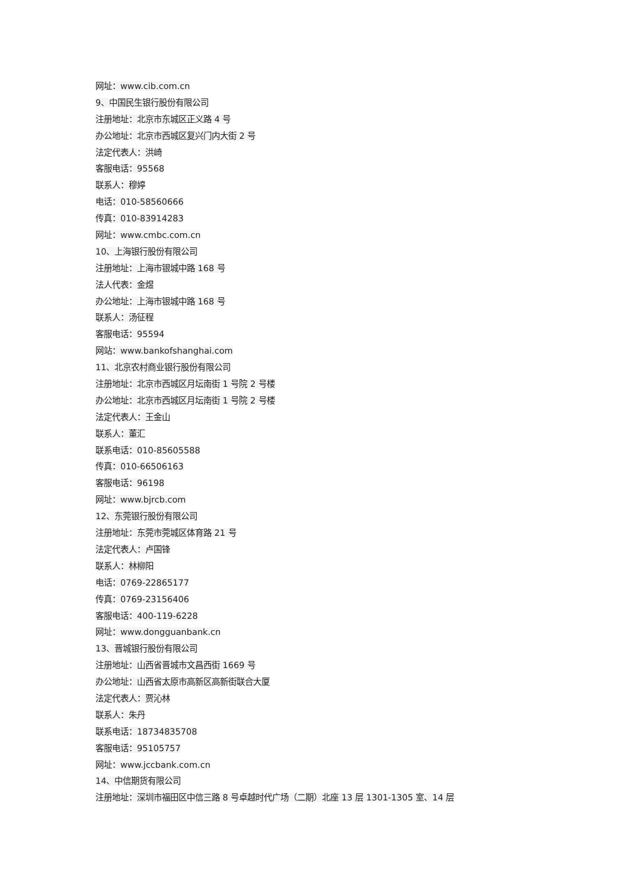网址：www.cib.com.cn
9、中国民生银行股份有限公司
注册地址：北京市东城区正义路 4 号
办公地址：北京市西城区复兴门内大街 2 号
法定代表人：洪崎
客服电话：95568
联系人：穆婷
电话：010-58560666
传真：010-83914283
网址：www.cmbc.com.cn
10、上海银行股份有限公司
注册地址：上海市银城中路 168 号
法人代表：金煜
办公地址：上海市银城中路 168 号
联系人：汤征程
客服电话：95594
网站：www.bankofshanghai.com
11、北京农村商业银行股份有限公司
注册地址：北京市西城区月坛南街 1 号院 2 号楼
办公地址：北京市西城区月坛南街 1 号院 2 号楼
法定代表人：王金山
联系人：董汇
联系电话：010-85605588
传真：010-66506163
客服电话：96198
网址：www.bjrcb.com
12、东莞银行股份有限公司
注册地址：东莞市莞城区体育路 21 号
法定代表人：卢国锋
联系人：林柳阳
电话：0769-22865177
传真：0769-23156406
客服电话：400-119-6228
网址：www.dongguanbank.cn
13、晋城银行股份有限公司
注册地址：山西省晋城市文昌西街 1669 号
办公地址：山西省太原市高新区高新街联合大厦
法定代表人：贾沁林
联系人：朱丹
联系电话：18734835708
客服电话：95105757
网址：www.jccbank.com.cn
14、中信期货有限公司
注册地址：深圳市福田区中信三路 8 号卓越时代广场（二期）北座 13 层 1301-1305 室、14 层